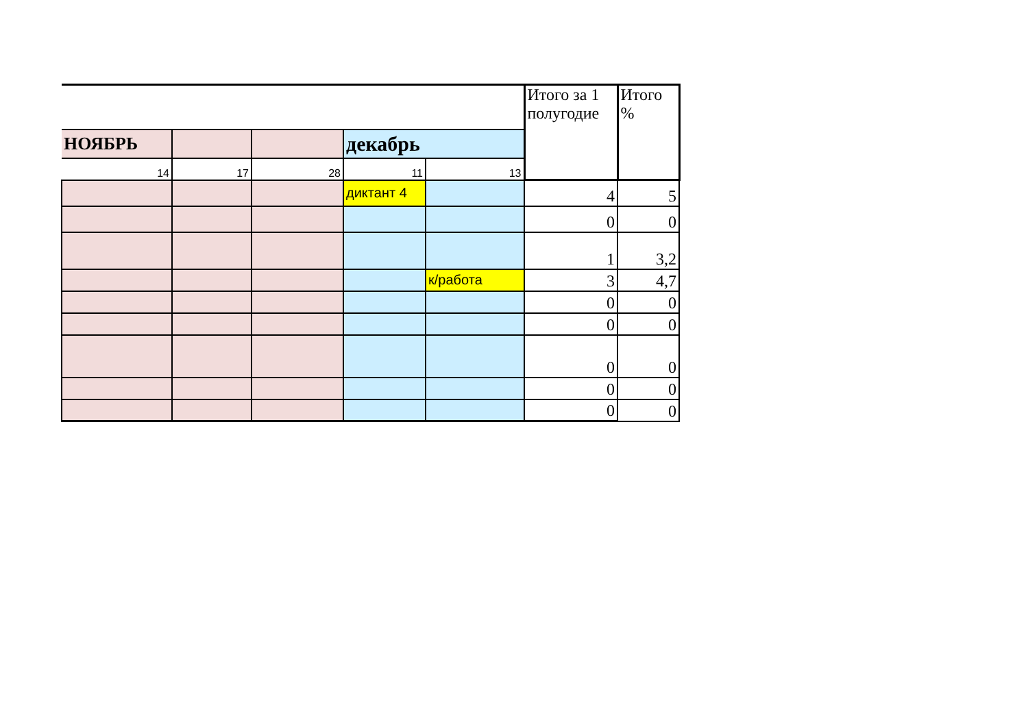| | | | | | Итого за 1 полугодие | Итого % |
| НОЯБРЬ | | | декабрь | | | |
| 14 | 17 | 28 | 11 | 13 | | |
| | | | диктант 4 | | 4 | 5 |
| | | | | | 0 | 0 |
| | | | | | 1 | 3,2 |
| | | | | к/работа | 3 | 4,7 |
| | | | | | 0 | 0 |
| | | | | | 0 | 0 |
| | | | | | 0 | 0 |
| | | | | | 0 | 0 |
| | | | | | 0 | 0 |